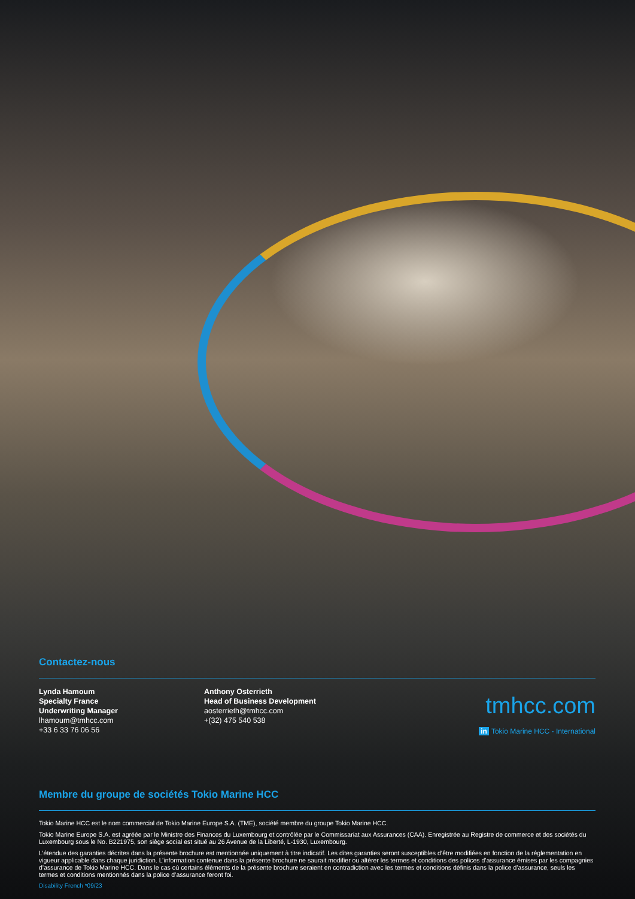Contactez-nous
Lynda Hamoum
Specialty France
Underwriting Manager
lhamoum@tmhcc.com
+33 6 33 76 06 56
Anthony Osterrieth
Head of Business Development
aosterrieth@tmhcc.com
+(32) 475 540 538
tmhcc.com
in Tokio Marine HCC - International
Membre du groupe de sociétés Tokio Marine HCC
Tokio Marine HCC est le nom commercial de Tokio Marine Europe S.A. (TME), société membre du groupe Tokio Marine HCC.
Tokio Marine Europe S.A. est agréée par le Ministre des Finances du Luxembourg et contrôlée par le Commissariat aux Assurances (CAA). Enregistrée au Registre de commerce et des sociétés du Luxembourg sous le No. B221975, son siège social est situé au 26 Avenue de la Liberté, L-1930, Luxembourg.
L’étendue des garanties décrites dans la présente brochure est mentionnée uniquement à titre indicatif. Les dites garanties seront susceptibles d’être modifiées en fonction de la réglementation en vigueur applicable dans chaque juridiction. L’information contenue dans la présente brochure ne saurait modifier ou altérer les termes et conditions des polices d’assurance émises par les compagnies d’assurance de Tokio Marine HCC. Dans le cas où certains éléments de la présente brochure seraient en contradiction avec les termes et conditions définis dans la police d’assurance, seuls les termes et conditions mentionnés dans la police d’assurance feront foi.
Disability French *09/23